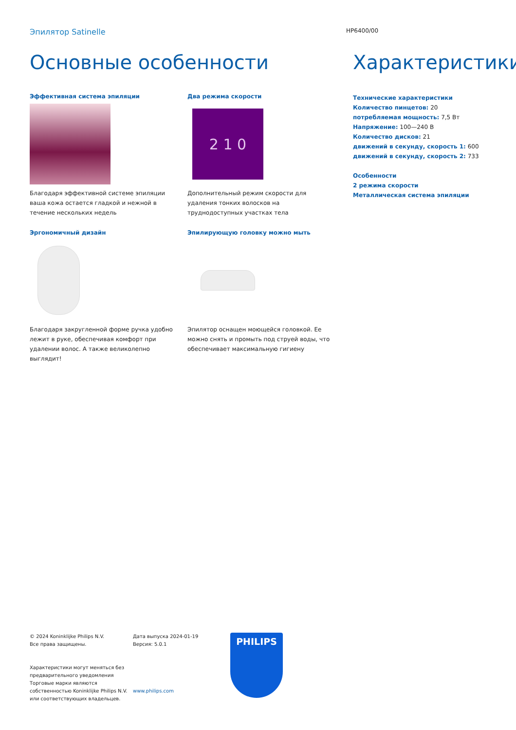Эпилятор Satinelle
HP6400/00
Основные особенности
Эффективная система эпиляции
Благодаря эффективной системе эпиляции ваша кожа остается гладкой и нежной в течение нескольких недель
Эргономичный дизайн
Благодаря закругленной форме ручка удобно лежит в руке, обеспечивая комфорт при удалении волос. А также великолепно выглядит!
Два режима скорости
2 1 0
Дополнительный режим скорости для удаления тонких волосков на труднодоступных участках тела
Эпилирующую головку можно мыть
Эпилятор оснащен моющейся головкой. Ее можно снять и промыть под струей воды, что обеспечивает максимальную гигиену
Характеристики
Технические характеристики
Количество пинцетов: 20
потребляемая мощность: 7,5 Вт
Напряжение: 100—240 В
Количество дисков: 21
движений в секунду, скорость 1: 600
движений в секунду, скорость 2: 733
Особенности
2 режима скорости
Металлическая система эпиляции
© 2024 Koninklijke Philips N.V.
Все права защищены.
Характеристики могут меняться без предварительного уведомления Торговые марки являются собственностью Koninklijke Philips N.V. или соответствующих владельцев.
Дата выпуска 2024-01-19
Версия: 5.0.1
www.philips.com
PHILIPS